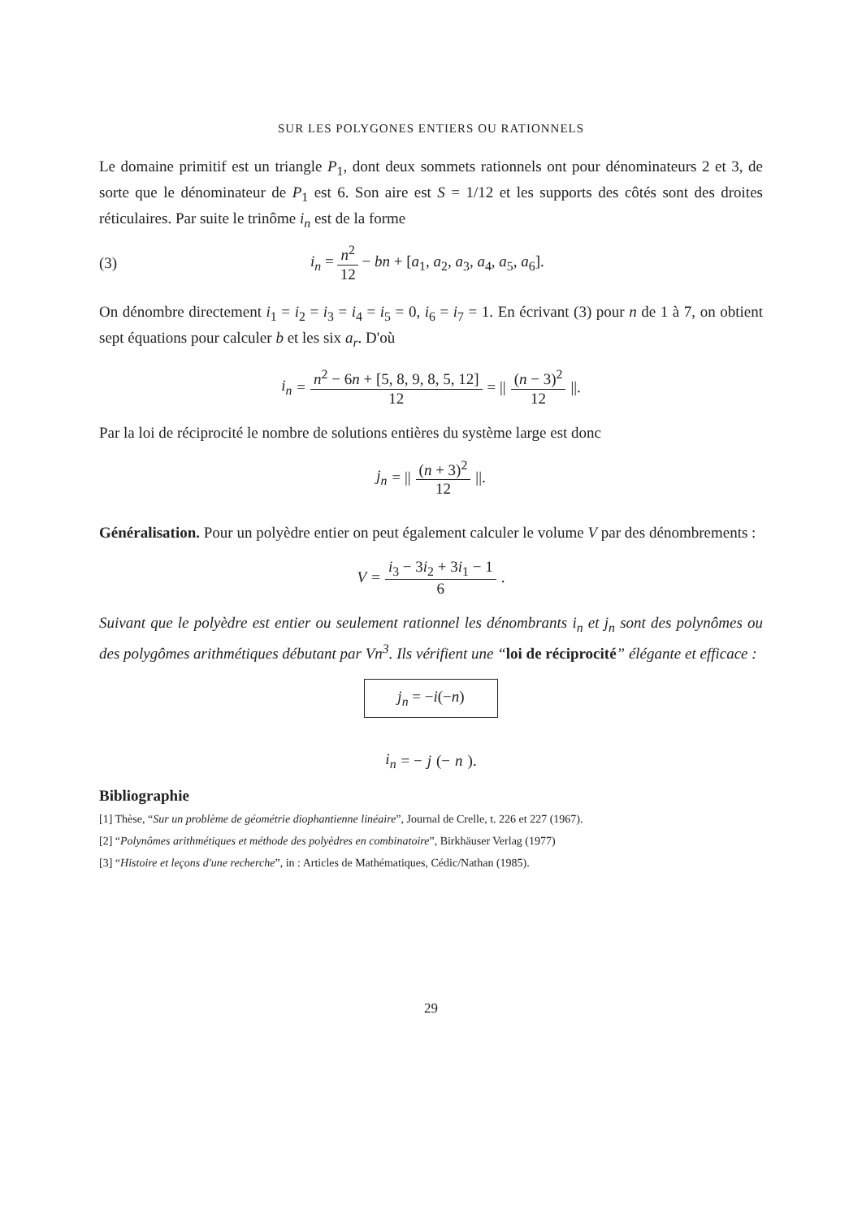SUR LES POLYGONES ENTIERS OU RATIONNELS
Le domaine primitif est un triangle P<sub>1</sub>, dont deux sommets rationnels ont pour dénominateurs 2 et 3, de sorte que le dénominateur de P<sub>1</sub> est 6. Son aire est S = 1/12 et les supports des côtés sont des droites réticulaires. Par suite le trinôme i<sub>n</sub> est de la forme
(3) i<sub>n</sub> = n<sup>2</sup> 12 − bn + [a<sub>1</sub>, a<sub>2</sub>, a<sub>3</sub>, a<sub>4</sub>, a<sub>5</sub>, a<sub>6</sub>].
On dénombre directement i<sub>1</sub> = i<sub>2</sub> = i<sub>3</sub> = i<sub>4</sub> = i<sub>5</sub> = 0, i<sub>6</sub> = i<sub>7</sub> = 1. En écrivant (3) pour n de 1 à 7, on obtient sept équations pour calculer b et les six a<sub>r</sub>. D'où
i<sub>n</sub> = n<sup>2</sup> − 6n + [5, 8, 9, 8, 5, 12] 12 = || (n − 3)<sup>2</sup> 12 ||.
Par la loi de réciprocité le nombre de solutions entières du système large est donc
j<sub>n</sub> = || (n + 3)<sup>2</sup> 12 ||.
Généralisation. Pour un polyèdre entier on peut également calculer le volume V par des dénombrements :
V = i<sub>3</sub> − 3i<sub>2</sub> + 3i<sub>1</sub> − 1 6.
Suivant que le polyèdre est entier ou seulement rationnel les dénombrants i<sub>n</sub> et j<sub>n</sub> sont des polynômes ou des polygômes arithmétiques débutant par Vn<sup>3</sup>. Ils vérifient une “loi de réciprocité” élégante et efficace :
j<sub>n</sub> = −i(−n)
i<sub>n</sub> = − j (− n).
Bibliographie
[1] Thèse, “Sur un problème de géométrie diophantienne linéaire”, Journal de Crelle, t. 226 et 227 (1967).
[2] “Polynômes arithmétiques et méthode des polyèdres en combinatoire”, Birkhäuser Verlag (1977)
[3] “Histoire et leçons d'une recherche”, in : Articles de Mathématiques, Cédic/Nathan (1985).
29